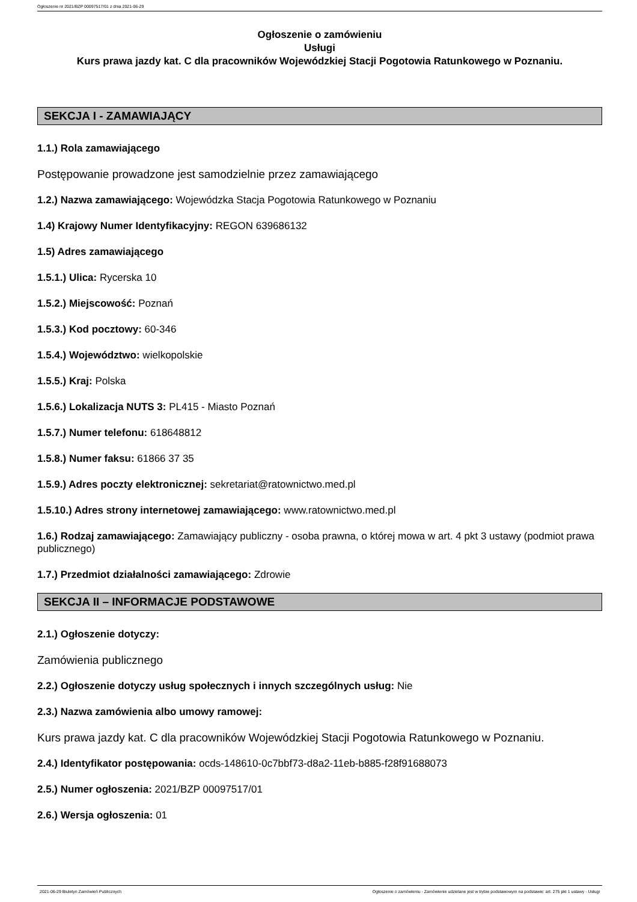Ogłoszenie nr 2021/BZP 00097517/01 z dnia 2021-06-29
Ogłoszenie o zamówieniu
Usługi
Kurs prawa jazdy kat. C dla pracowników Wojewódzkiej Stacji Pogotowia Ratunkowego w Poznaniu.
SEKCJA I - ZAMAWIAJĄCY
1.1.) Rola zamawiającego
Postępowanie prowadzone jest samodzielnie przez zamawiającego
1.2.) Nazwa zamawiającego: Wojewódzka Stacja Pogotowia Ratunkowego w Poznaniu
1.4) Krajowy Numer Identyfikacyjny: REGON 639686132
1.5) Adres zamawiającego
1.5.1.) Ulica: Rycerska 10
1.5.2.) Miejscowość: Poznań
1.5.3.) Kod pocztowy: 60-346
1.5.4.) Województwo: wielkopolskie
1.5.5.) Kraj: Polska
1.5.6.) Lokalizacja NUTS 3: PL415 - Miasto Poznań
1.5.7.) Numer telefonu: 618648812
1.5.8.) Numer faksu: 61866 37 35
1.5.9.) Adres poczty elektronicznej: sekretariat@ratownictwo.med.pl
1.5.10.) Adres strony internetowej zamawiającego: www.ratownictwo.med.pl
1.6.) Rodzaj zamawiającego: Zamawiający publiczny - osoba prawna, o której mowa w art. 4 pkt 3 ustawy (podmiot prawa publicznego)
1.7.) Przedmiot działalności zamawiającego: Zdrowie
SEKCJA II – INFORMACJE PODSTAWOWE
2.1.) Ogłoszenie dotyczy:
Zamówienia publicznego
2.2.) Ogłoszenie dotyczy usług społecznych i innych szczególnych usług: Nie
2.3.) Nazwa zamówienia albo umowy ramowej:
Kurs prawa jazdy kat. C dla pracowników Wojewódzkiej Stacji Pogotowia Ratunkowego w Poznaniu.
2.4.) Identyfikator postępowania: ocds-148610-0c7bbf73-d8a2-11eb-b885-f28f91688073
2.5.) Numer ogłoszenia: 2021/BZP 00097517/01
2.6.) Wersja ogłoszenia: 01
2021-06-29 Biuletyn Zamówień Publicznych Ogłoszenie o zamówieniu - Zamówienie udzielane jest w trybie podstawowym na podstawie: art. 275 pkt 1 ustawy - Usługi